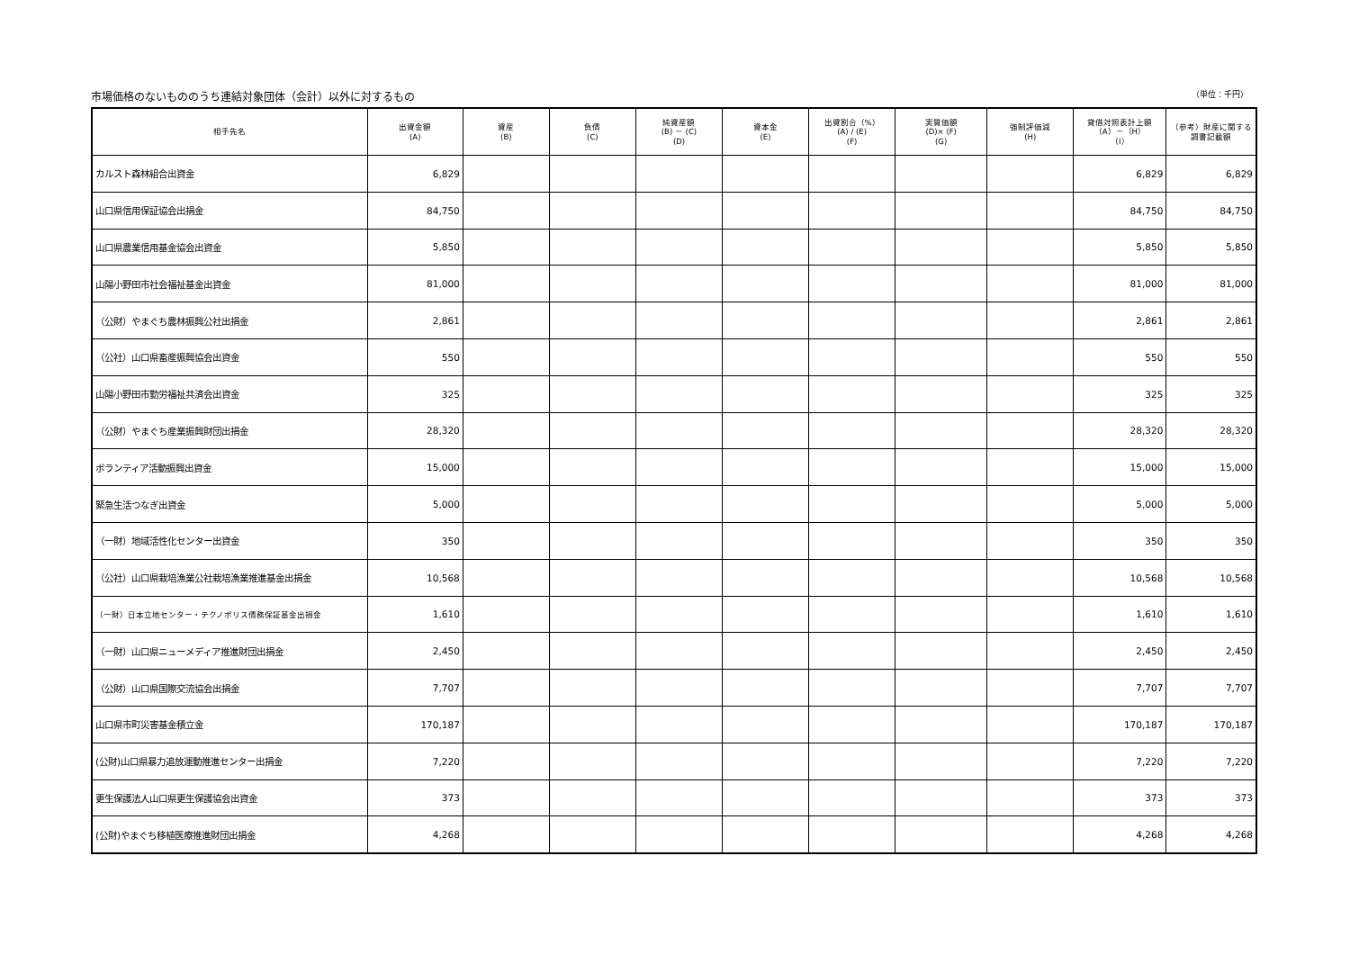市場価格のないもののうち連結対象団体（会計）以外に対するもの （単位：千円）
| 相手先名 | 出資金額 (A) | 資産 (B) | 負債 (C) | 純資産額 (B) － (C) (D) | 資本金 (E) | 出資割合（%） (A) / (E) (F) | 実質価額 (D)× (F) (G) | 強制評価減 (H) | 貸借対照表計上額 （A）－（H） （I） | （参考）財産に関する 調書記載額 |
| --- | --- | --- | --- | --- | --- | --- | --- | --- | --- | --- |
| カルスト森林組合出資金 | 6,829 | | | | | | | | 6,829 | 6,829 |
| 山口県信用保証協会出捐金 | 84,750 | | | | | | | | 84,750 | 84,750 |
| 山口県農業信用基金協会出資金 | 5,850 | | | | | | | | 5,850 | 5,850 |
| 山陽小野田市社会福祉基金出資金 | 81,000 | | | | | | | | 81,000 | 81,000 |
| （公財）やまぐち農林振興公社出捐金 | 2,861 | | | | | | | | 2,861 | 2,861 |
| （公社）山口県畜産振興協会出資金 | 550 | | | | | | | | 550 | 550 |
| 山陽小野田市勤労福祉共済会出資金 | 325 | | | | | | | | 325 | 325 |
| （公財）やまぐち産業振興財団出捐金 | 28,320 | | | | | | | | 28,320 | 28,320 |
| ボランティア活動振興出資金 | 15,000 | | | | | | | | 15,000 | 15,000 |
| 緊急生活つなぎ出資金 | 5,000 | | | | | | | | 5,000 | 5,000 |
| （一財）地域活性化センター出資金 | 350 | | | | | | | | 350 | 350 |
| （公社）山口県栽培漁業公社栽培漁業推進基金出捐金 | 10,568 | | | | | | | | 10,568 | 10,568 |
| （一財）日本立地センター・テクノポリス債務保証基金出捐金 | 1,610 | | | | | | | | 1,610 | 1,610 |
| （一財）山口県ニューメディア推進財団出捐金 | 2,450 | | | | | | | | 2,450 | 2,450 |
| （公財）山口県国際交流協会出捐金 | 7,707 | | | | | | | | 7,707 | 7,707 |
| 山口県市町災害基金積立金 | 170,187 | | | | | | | | 170,187 | 170,187 |
| (公財)山口県暴力追放運動推進センター出捐金 | 7,220 | | | | | | | | 7,220 | 7,220 |
| 更生保護法人山口県更生保護協会出資金 | 373 | | | | | | | | 373 | 373 |
| (公財)やまぐち移植医療推進財団出捐金 | 4,268 | | | | | | | | 4,268 | 4,268 |